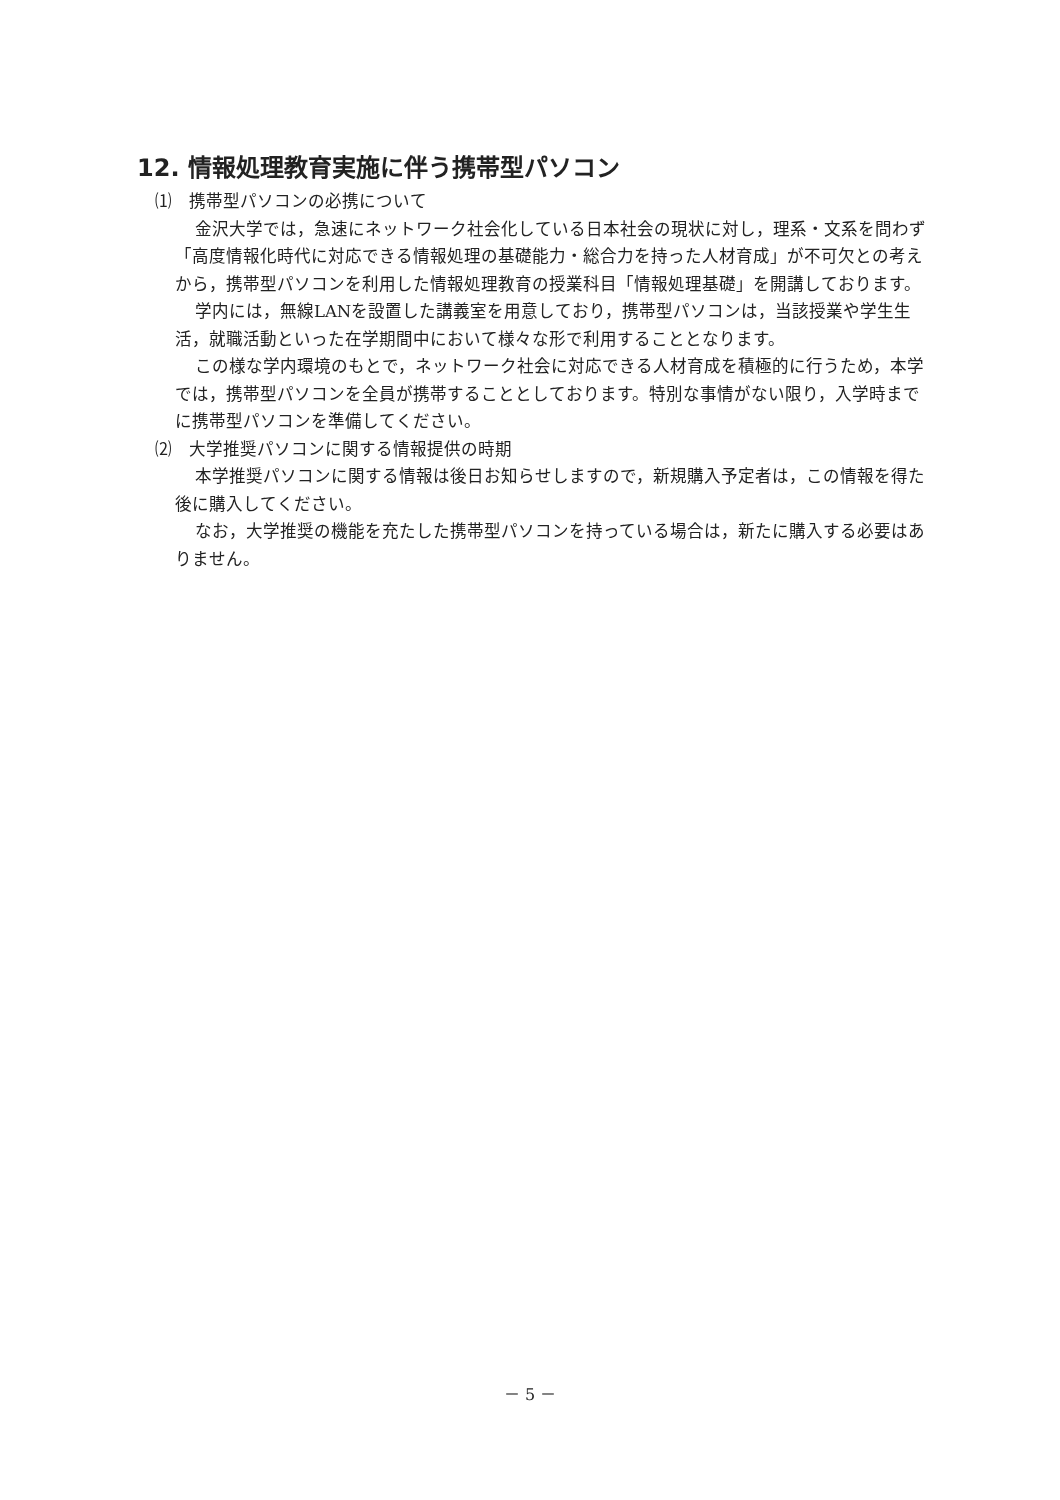12. 情報処理教育実施に伴う携帯型パソコン
⑴　携帯型パソコンの必携について
金沢大学では，急速にネットワーク社会化している日本社会の現状に対し，理系・文系を問わず「高度情報化時代に対応できる情報処理の基礎能力・総合力を持った人材育成」が不可欠との考えから，携帯型パソコンを利用した情報処理教育の授業科目「情報処理基礎」を開講しております。
学内には，無線LANを設置した講義室を用意しており，携帯型パソコンは，当該授業や学生生活，就職活動といった在学期間中において様々な形で利用することとなります。
この様な学内環境のもとで，ネットワーク社会に対応できる人材育成を積極的に行うため，本学では，携帯型パソコンを全員が携帯することとしております。特別な事情がない限り，入学時までに携帯型パソコンを準備してください。
⑵　大学推奨パソコンに関する情報提供の時期
本学推奨パソコンに関する情報は後日お知らせしますので，新規購入予定者は，この情報を得た後に購入してください。
なお，大学推奨の機能を充たした携帯型パソコンを持っている場合は，新たに購入する必要はありません。
－ 5 －